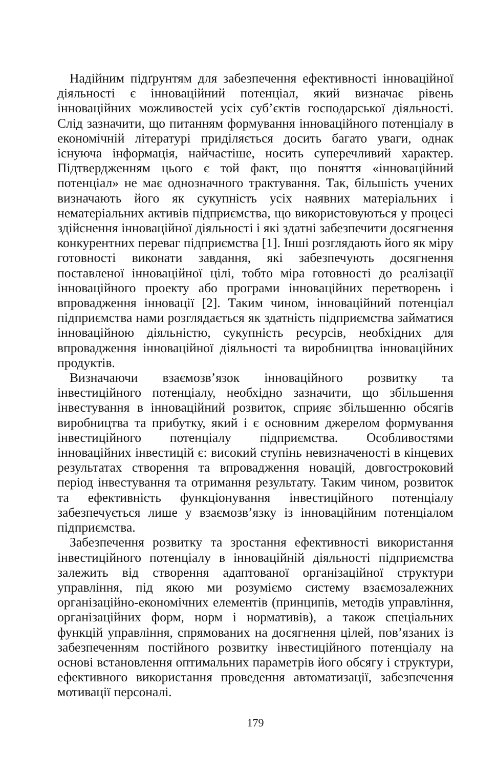Надійним підґрунтям для забезпечення ефективності інноваційної діяльності є інноваційний потенціал, який визначає рівень інноваційних можливостей усіх суб’єктів господарської діяльності. Слід зазначити, що питанням формування інноваційного потенціалу в економічній літературі приділяється досить багато уваги, однак існуюча інформація, найчастіше, носить суперечливий характер. Підтвердженням цього є той факт, що поняття «інноваційний потенціал» не має однозначного трактування. Так, більшість учених визначають його як сукупність усіх наявних матеріальних і нематеріальних активів підприємства, що використовуються у процесі здійснення інноваційної діяльності і які здатні забезпечити досягнення конкурентних переваг підприємства [1]. Інші розглядають його як міру готовності виконати завдання, які забезпечують досягнення поставленої інноваційної цілі, тобто міра готовності до реалізації інноваційного проекту або програми інноваційних перетворень і впровадження інновації [2]. Таким чином, інноваційний потенціал підприємства нами розглядається як здатність підприємства займатися інноваційною діяльністю, сукупність ресурсів, необхідних для впровадження інноваційної діяльності та виробництва інноваційних продуктів.
Визначаючи взаємозв’язок інноваційного розвитку та інвестиційного потенціалу, необхідно зазначити, що збільшення інвестування в інноваційний розвиток, сприяє збільшенню обсягів виробництва та прибутку, який і є основним джерелом формування інвестиційного потенціалу підприємства. Особливостями інноваційних інвестицій є: високий ступінь невизначеності в кінцевих результатах створення та впровадження новацій, довгостроковий період інвестування та отримання результату. Таким чином, розвиток та ефективність функціонування інвестиційного потенціалу забезпечується лише у взаємозв’язку із інноваційним потенціалом підприємства.
Забезпечення розвитку та зростання ефективності використання інвестиційного потенціалу в інноваційній діяльності підприємства залежить від створення адаптованої організаційної структури управління, під якою ми розуміємо систему взаємозалежних організаційно-економічних елементів (принципів, методів управління, організаційних форм, норм і нормативів), а також спеціальних функцій управління, спрямованих на досягнення цілей, пов’язаних із забезпеченням постійного розвитку інвестиційного потенціалу на основі встановлення оптимальних параметрів його обсягу і структури, ефективного використання проведення автоматизації, забезпечення мотивації персоналі.
179